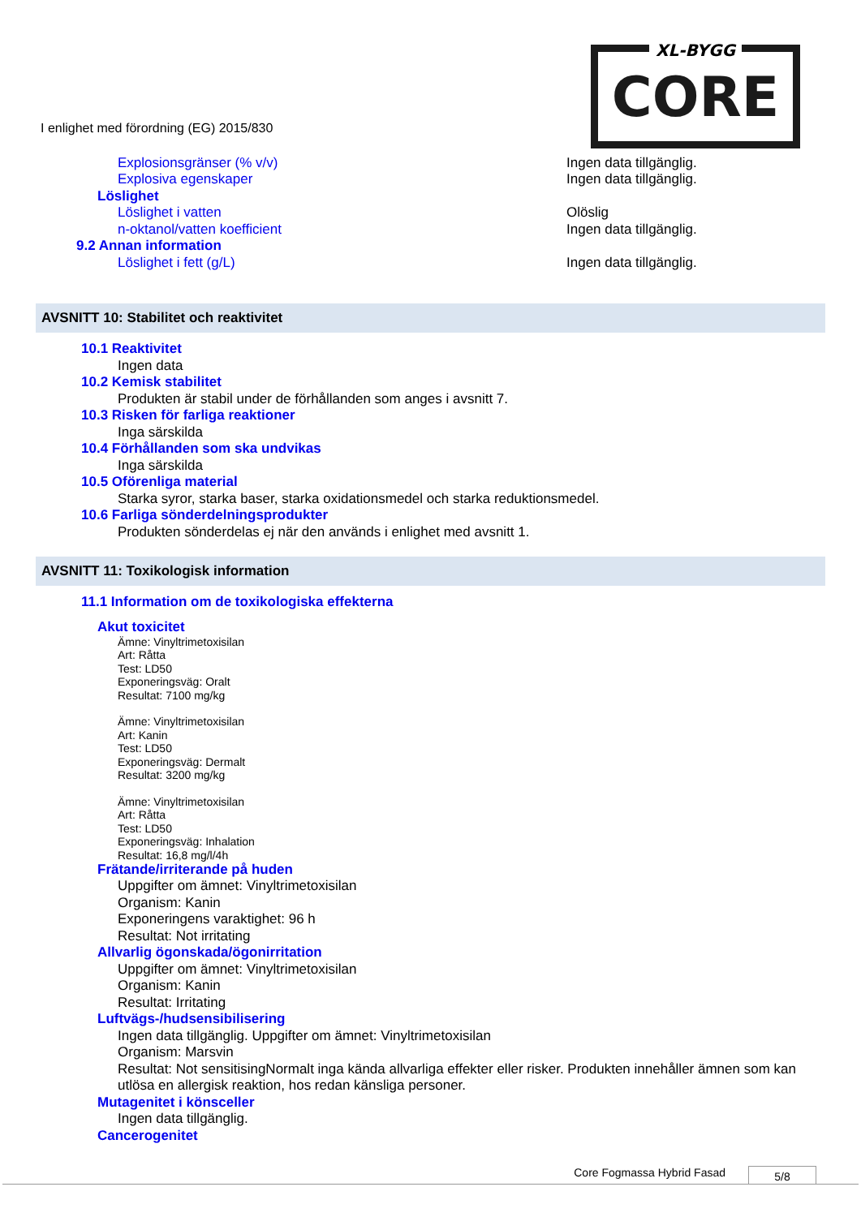CORE XL-BYGG
I enlighet med förordning (EG) 2015/830
Explosionsgränser (% v/v) Ingen data tillgänglig.
Explosiva egenskaper Ingen data tillgänglig.
Löslighet
Löslighet i vatten Olöslig
n-oktanol/vatten koefficient Ingen data tillgänglig.
9.2 Annan information
Löslighet i fett (g/L) Ingen data tillgänglig.
AVSNITT 10: Stabilitet och reaktivitet
10.1 Reaktivitet
Ingen data
10.2 Kemisk stabilitet
Produkten är stabil under de förhållanden som anges i avsnitt 7.
10.3 Risken för farliga reaktioner
Inga särskilda
10.4 Förhållanden som ska undvikas
Inga särskilda
10.5 Oförenliga material
Starka syror, starka baser, starka oxidationsmedel och starka reduktionsmedel.
10.6 Farliga sönderdelningsprodukter
Produkten sönderdelas ej när den används i enlighet med avsnitt 1.
AVSNITT 11: Toxikologisk information
11.1 Information om de toxikologiska effekterna
Akut toxicitet
Ämne: Vinyltrimetoxisilan
Art: Råtta
Test: LD50
Exponeringsväg: Oralt
Resultat: 7100 mg/kg
Ämne: Vinyltrimetoxisilan
Art: Kanin
Test: LD50
Exponeringsväg: Dermalt
Resultat: 3200 mg/kg
Ämne: Vinyltrimetoxisilan
Art: Råtta
Test: LD50
Exponeringsväg: Inhalation
Resultat: 16,8 mg/l/4h
Frätande/irriterande på huden
Uppgifter om ämnet: Vinyltrimetoxisilan
Organism: Kanin
Exponeringens varaktighet: 96 h
Resultat: Not irritating
Allvarlig ögonskada/ögonirritation
Uppgifter om ämnet: Vinyltrimetoxisilan
Organism: Kanin
Resultat: Irritating
Luftvägs-/hudsensibilisering
Ingen data tillgänglig. Uppgifter om ämnet: Vinyltrimetoxisilan
Organism: Marsvin
Resultat: Not sensitisingNormalt inga kända allvarliga effekter eller risker. Produkten innehåller ämnen som kan utlösa en allergisk reaktion, hos redan känsliga personer.
Mutagenitet i könsceller
Ingen data tillgänglig.
Cancerogenitet
Core Fogmassa Hybrid Fasad 5/8